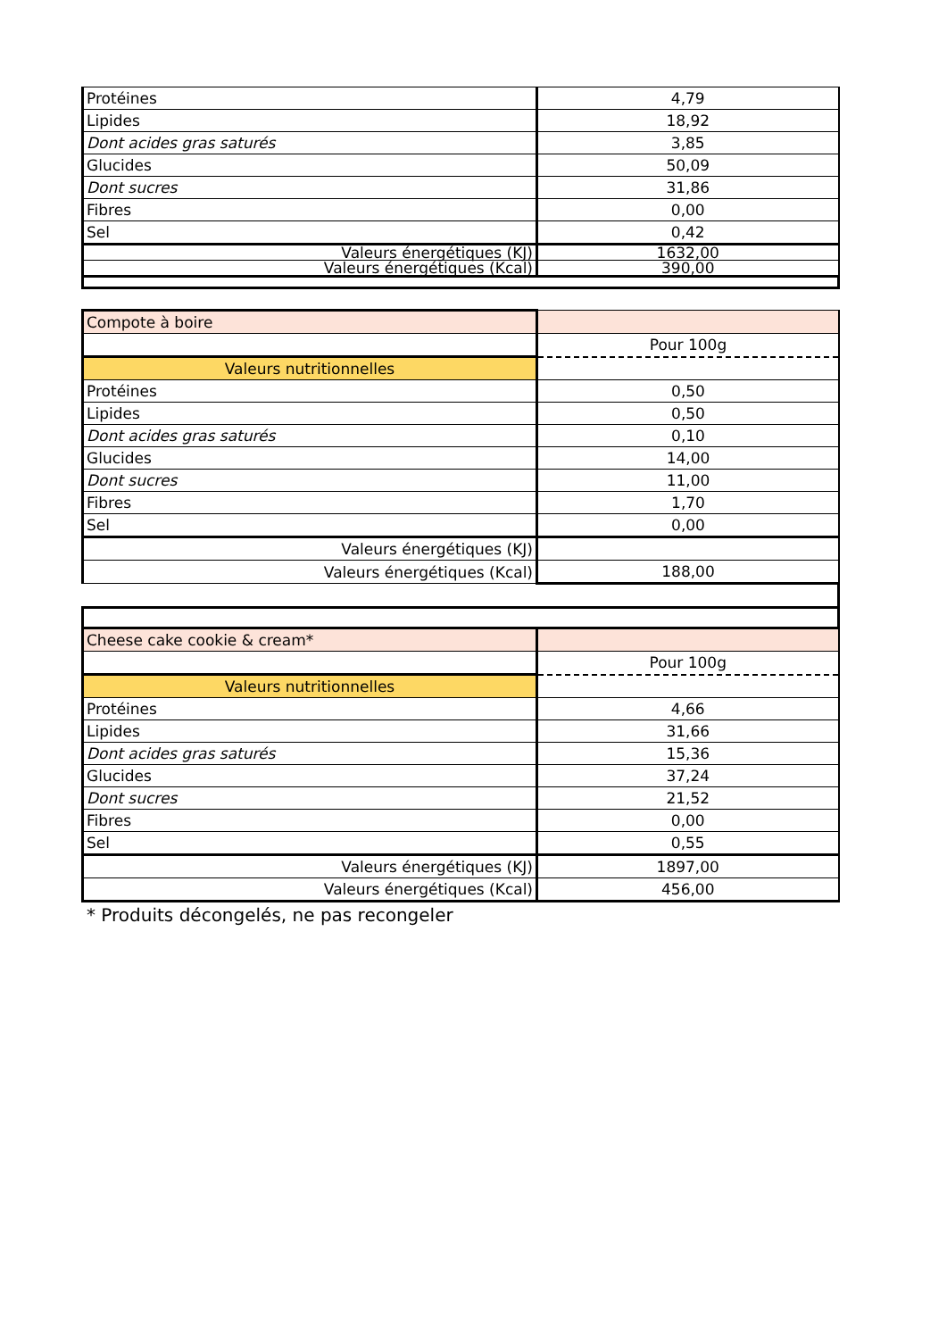| Protéines | 4,79 |
| Lipides | 18,92 |
| Dont acides gras saturés | 3,85 |
| Glucides | 50,09 |
| Dont sucres | 31,86 |
| Fibres | 0,00 |
| Sel | 0,42 |
| Valeurs énergétiques (KJ) | 1632,00 |
| Valeurs énergétiques (Kcal) | 390,00 |
| Compote à boire | |
| | Pour 100g |
| Valeurs nutritionnelles | |
| Protéines | 0,50 |
| Lipides | 0,50 |
| Dont acides gras saturés | 0,10 |
| Glucides | 14,00 |
| Dont sucres | 11,00 |
| Fibres | 1,70 |
| Sel | 0,00 |
| Valeurs énergétiques (KJ) | |
| Valeurs énergétiques (Kcal) | 188,00 |
| Cheese cake cookie & cream* | |
| | Pour 100g |
| Valeurs nutritionnelles | |
| Protéines | 4,66 |
| Lipides | 31,66 |
| Dont acides gras saturés | 15,36 |
| Glucides | 37,24 |
| Dont sucres | 21,52 |
| Fibres | 0,00 |
| Sel | 0,55 |
| Valeurs énergétiques (KJ) | 1897,00 |
| Valeurs énergétiques (Kcal) | 456,00 |
* Produits décongelés, ne pas recongeler